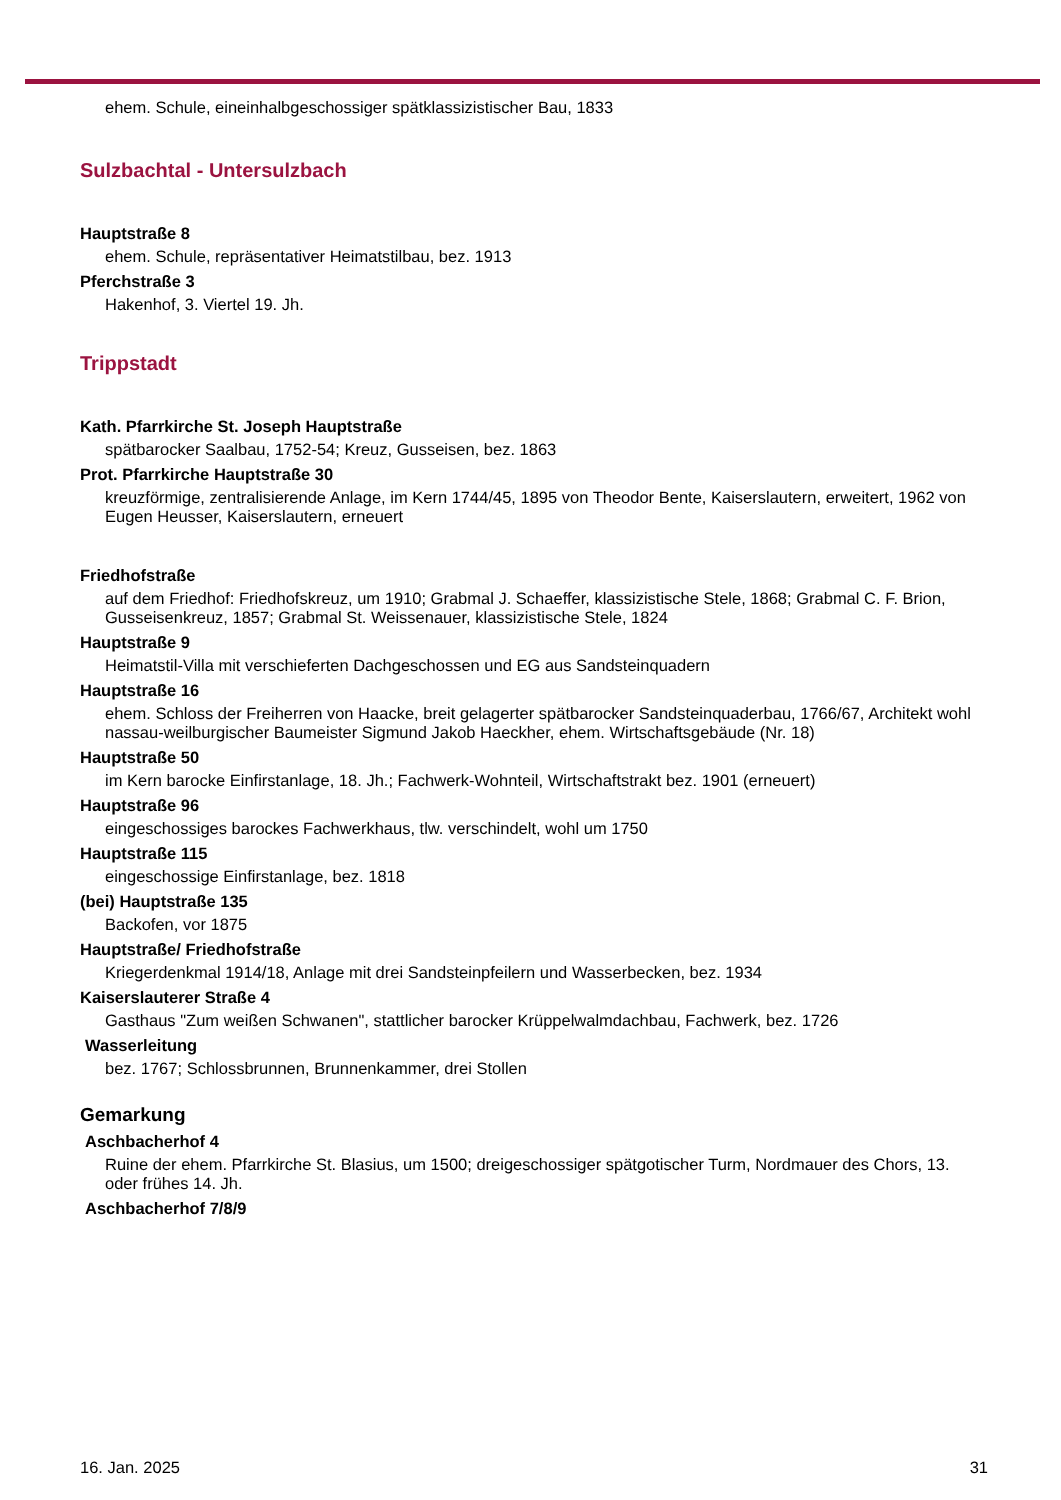ehem. Schule, eineinhalbgeschossiger spätklassizistischer Bau, 1833
Sulzbachtal - Untersulzbach
Hauptstraße 8
ehem. Schule, repräsentativer Heimatstilbau, bez. 1913
Pferchstraße 3
Hakenhof, 3. Viertel 19. Jh.
Trippstadt
Kath. Pfarrkirche St. Joseph Hauptstraße
spätbarocker Saalbau, 1752-54; Kreuz, Gusseisen, bez. 1863
Prot. Pfarrkirche Hauptstraße 30
kreuzförmige, zentralisierende Anlage, im Kern 1744/45, 1895 von Theodor Bente, Kaiserslautern, erweitert, 1962 von Eugen Heusser, Kaiserslautern, erneuert
Friedhofstraße
auf dem Friedhof: Friedhofskreuz, um 1910; Grabmal J. Schaeffer, klassizistische Stele, 1868; Grabmal C. F. Brion, Gusseisenkreuz, 1857; Grabmal St. Weissenauer, klassizistische Stele, 1824
Hauptstraße 9
Heimatstil-Villa mit verschieferten Dachgeschossen und EG aus Sandsteinquadern
Hauptstraße 16
ehem. Schloss der Freiherren von Haacke, breit gelagerter spätbarocker Sandsteinquaderbau, 1766/67, Architekt wohl nassau-weilburgischer Baumeister Sigmund Jakob Haeckher, ehem. Wirtschaftsgebäude (Nr. 18)
Hauptstraße 50
im Kern barocke Einfirstanlage, 18. Jh.; Fachwerk-Wohnteil, Wirtschaftstrakt bez. 1901 (erneuert)
Hauptstraße 96
eingeschossiges barockes Fachwerkhaus, tlw. verschindelt, wohl um 1750
Hauptstraße 115
eingeschossige Einfirstanlage, bez. 1818
(bei) Hauptstraße 135
Backofen, vor 1875
Hauptstraße/ Friedhofstraße
Kriegerdenkmal 1914/18, Anlage mit drei Sandsteinpfeilern und Wasserbecken, bez. 1934
Kaiserslauterer Straße 4
Gasthaus "Zum weißen Schwanen", stattlicher barocker Krüppelwalmdachbau, Fachwerk, bez. 1726
Wasserleitung
bez. 1767; Schlossbrunnen, Brunnenkammer, drei Stollen
Gemarkung
Aschbacherhof 4
Ruine der ehem. Pfarrkirche St. Blasius, um 1500; dreigeschossiger spätgotischer Turm, Nordmauer des Chors, 13. oder frühes 14. Jh.
Aschbacherhof 7/8/9
16. Jan. 2025 31